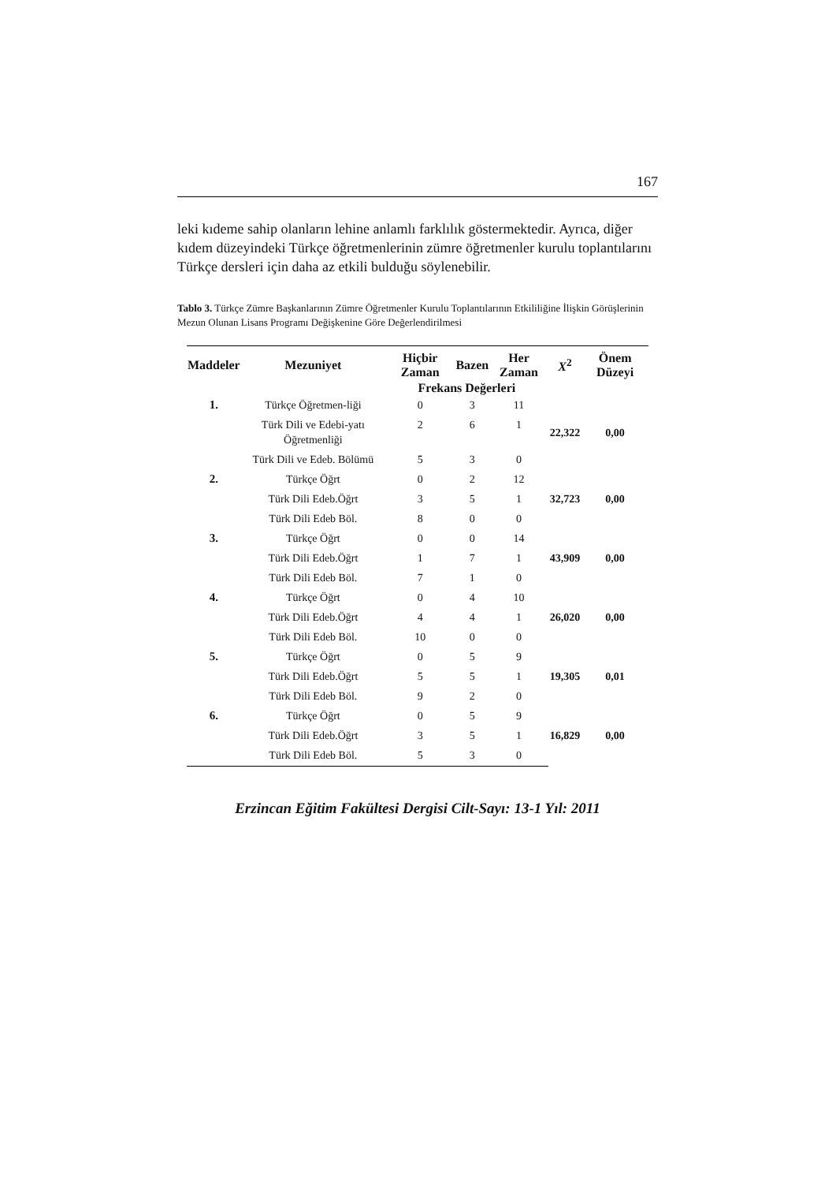167
leki kıdeme sahip olanların lehine anlamlı farklılık göstermektedir. Ayrıca, diğer kıdem düzeyindeki Türkçe öğretmenlerinin zümre öğretmenler kurulu toplantılarını Türkçe dersleri için daha az etkili bulduğu söylenebilir.
Tablo 3. Türkçe Zümre Başkanlarının Zümre Öğretmenler Kurulu Toplantılarının Etkililiğine İlişkin Görüşlerinin Mezun Olunan Lisans Programı Değişkenine Göre Değerlendirilmesi
| Maddeler | Mezuniyet | Hiçbir Zaman | Bazen | Her Zaman | X<sup>2</sup> | Önem Düzeyi |
| --- | --- | --- | --- | --- | --- | --- |
| | | Frekans Değerleri | | | | |
| 1. | Türkçe Öğretmen-liği | 0 | 3 | 11 | 22,322 | 0,00 |
| | Türk Dili ve Edebi-yatı Öğretmenliği | 2 | 6 | 1 | | |
| | Türk Dili ve Edeb. Bölümü | 5 | 3 | 0 | | |
| 2. | Türkçe Öğrt | 0 | 2 | 12 | 32,723 | 0,00 |
| | Türk Dili Edeb.Öğrt | 3 | 5 | 1 | | |
| | Türk Dili Edeb Böl. | 8 | 0 | 0 | | |
| 3. | Türkçe Öğrt | 0 | 0 | 14 | 43,909 | 0,00 |
| | Türk Dili Edeb.Öğrt | 1 | 7 | 1 | | |
| | Türk Dili Edeb Böl. | 7 | 1 | 0 | | |
| 4. | Türkçe Öğrt | 0 | 4 | 10 | 26,020 | 0,00 |
| | Türk Dili Edeb.Öğrt | 4 | 4 | 1 | | |
| | Türk Dili Edeb Böl. | 10 | 0 | 0 | | |
| 5. | Türkçe Öğrt | 0 | 5 | 9 | 19,305 | 0,01 |
| | Türk Dili Edeb.Öğrt | 5 | 5 | 1 | | |
| | Türk Dili Edeb Böl. | 9 | 2 | 0 | | |
| 6. | Türkçe Öğrt | 0 | 5 | 9 | 16,829 | 0,00 |
| | Türk Dili Edeb.Öğrt | 3 | 5 | 1 | | |
| | Türk Dili Edeb Böl. | 5 | 3 | 0 | | |
Erzincan Eğitim Fakültesi Dergisi Cilt-Sayı: 13-1 Yıl: 2011